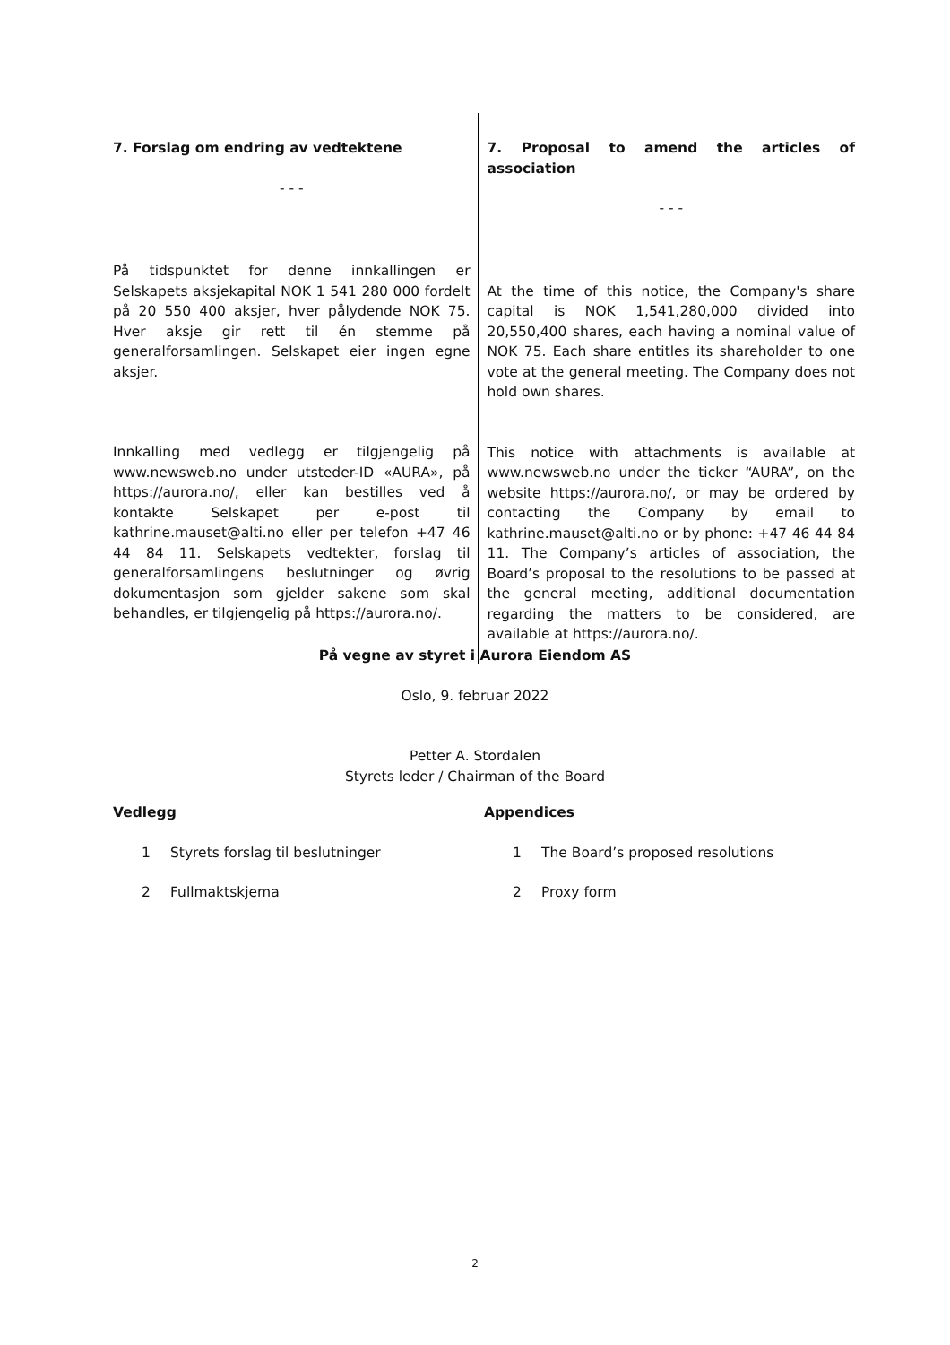7. Forslag om endring av vedtektene
- - -
På tidspunktet for denne innkallingen er Selskapets aksjekapital NOK 1 541 280 000 fordelt på 20 550 400 aksjer, hver pålydende NOK 75. Hver aksje gir rett til én stemme på generalforsamlingen. Selskapet eier ingen egne aksjer.
Innkalling med vedlegg er tilgjengelig på www.newsweb.no under utsteder-ID «AURA», på https://aurora.no/, eller kan bestilles ved å kontakte Selskapet per e-post til kathrine.mauset@alti.no eller per telefon +47 46 44 84 11. Selskapets vedtekter, forslag til generalforsamlingens beslutninger og øvrig dokumentasjon som gjelder sakene som skal behandles, er tilgjengelig på https://aurora.no/.
7. Proposal to amend the articles of association
- - -
At the time of this notice, the Company's share capital is NOK 1,541,280,000 divided into 20,550,400 shares, each having a nominal value of NOK 75. Each share entitles its shareholder to one vote at the general meeting. The Company does not hold own shares.
This notice with attachments is available at www.newsweb.no under the ticker “AURA”, on the website https://aurora.no/, or may be ordered by contacting the Company by email to kathrine.mauset@alti.no or by phone: +47 46 44 84 11. The Company’s articles of association, the Board’s proposal to the resolutions to be passed at the general meeting, additional documentation regarding the matters to be considered, are available at https://aurora.no/.
På vegne av styret i Aurora Eiendom AS
Oslo, 9. februar 2022
Petter A. Stordalen
Styrets leder / Chairman of the Board
Vedlegg
1 Styrets forslag til beslutninger
2 Fullmaktskjema
Appendices
1 The Board’s proposed resolutions
2 Proxy form
2